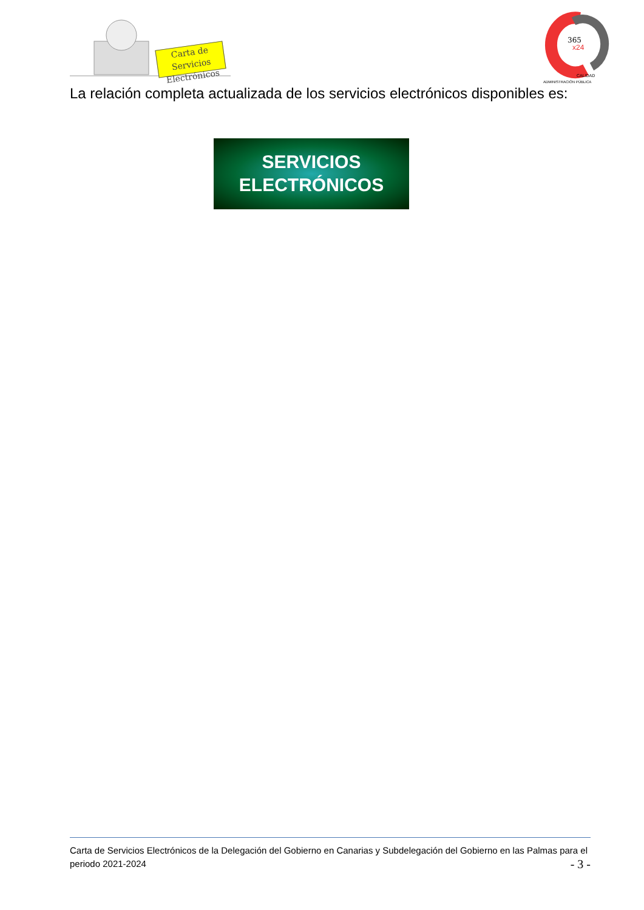Carta de Servicios Electrónicos
365
x24
CALIDAD
ADMINISTRACIÓN PÚBLICA
La relación completa actualizada de los servicios electrónicos disponibles es:
SERVICIOS
ELECTRÓNICOS
Carta de Servicios Electrónicos de la Delegación del Gobierno en Canarias y Subdelegación del Gobierno en las Palmas para el periodo 2021-2024 - 3 -